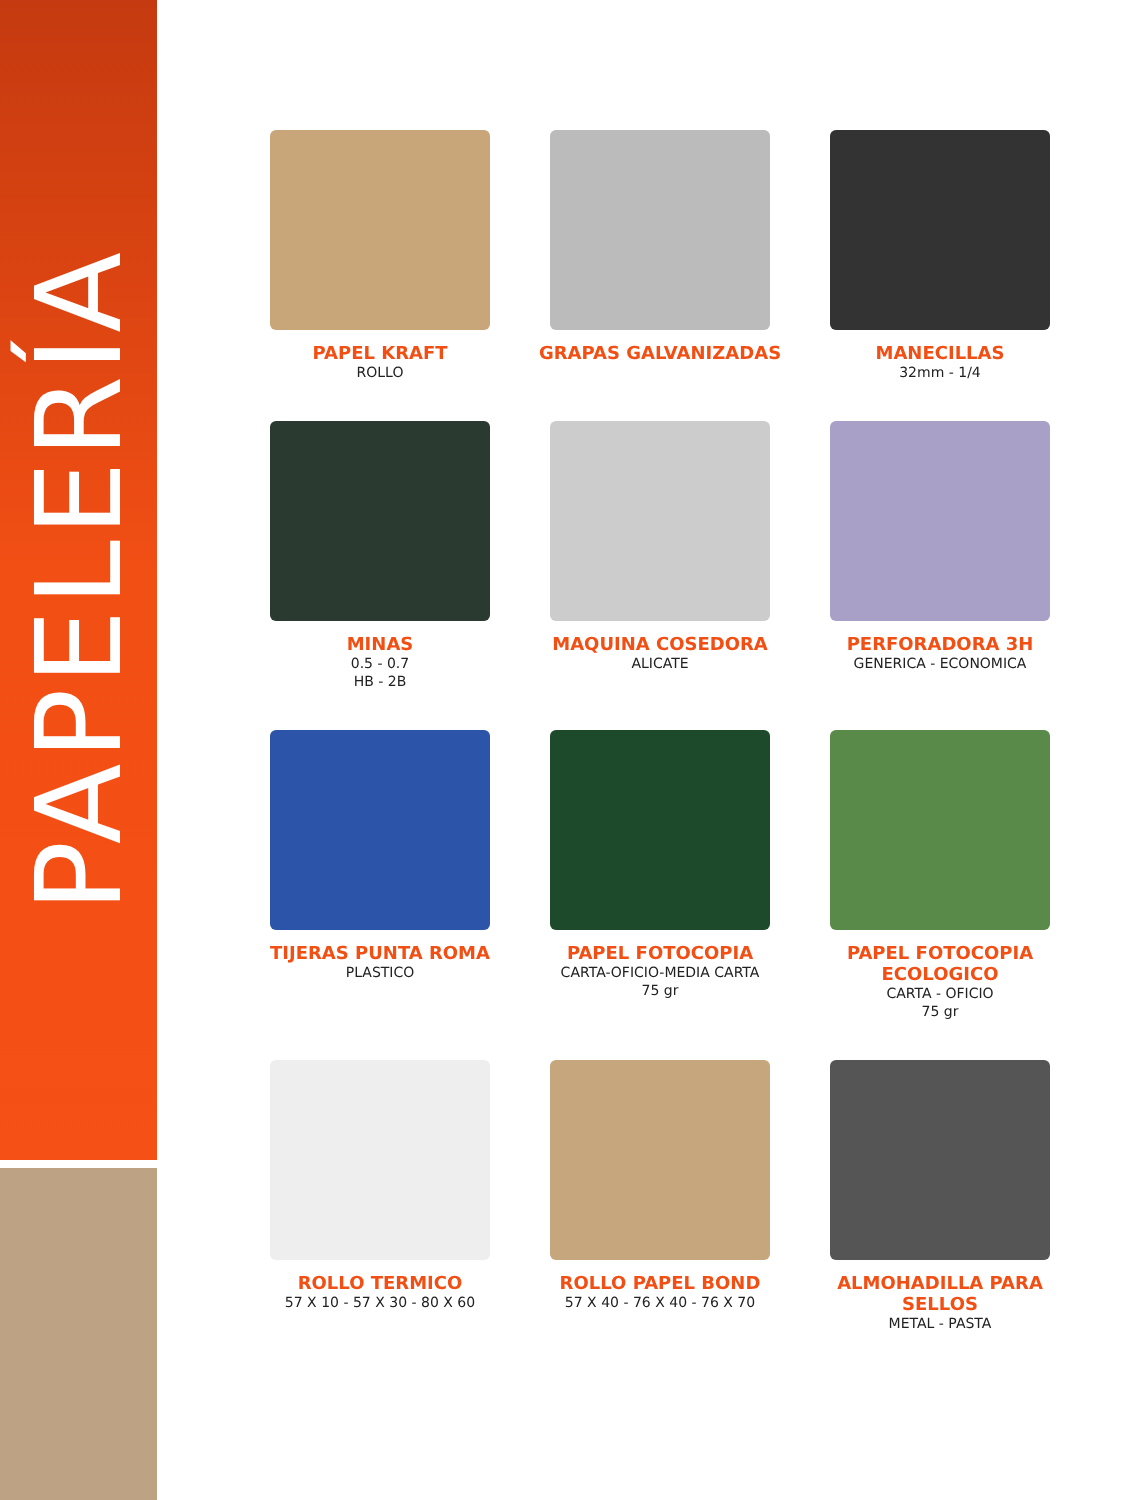PAPELERÍA
PAPEL KRAFT
ROLLO
GRAPAS GALVANIZADAS
MANECILLAS
32mm - 1/4
MINAS
0.5 - 0.7
HB - 2B
MAQUINA COSEDORA
ALICATE
PERFORADORA 3H
GENERICA - ECONOMICA
TIJERAS PUNTA ROMA
PLASTICO
PAPEL FOTOCOPIA
CARTA-OFICIO-MEDIA CARTA
75 gr
PAPEL FOTOCOPIA ECOLOGICO
CARTA - OFICIO
75 gr
ROLLO TERMICO
57 X 10 - 57 X 30 - 80 X 60
ROLLO PAPEL BOND
57 X 40 - 76 X 40 - 76 X 70
ALMOHADILLA PARA SELLOS
METAL - PASTA